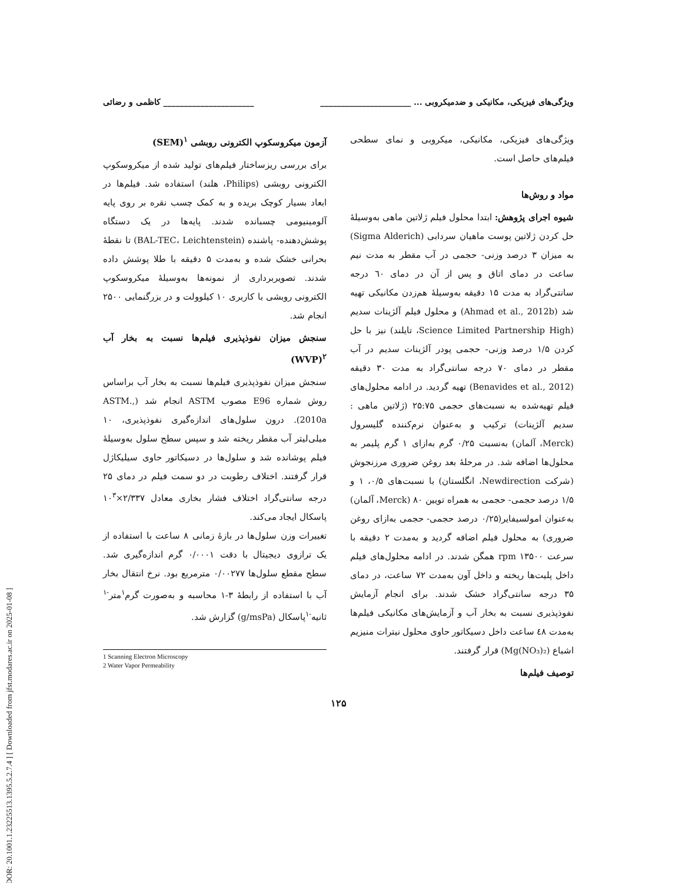[ DOR: 20.1001.1.23225513.1395.5.2.7.4 ] [ Downloaded from jfst.modares.ac.ir on 2025-01-08 ]
ویژگی‌های فیزیکی، مکانیکی و ضدمیکروبی ... ______________________ ______________________ کاظمی و رضائی
ویژگی‌های فیزیکی، مکانیکی، میکروبی و نمای سطحی فیلم‌های حاصل است.
مواد و روش‌ها
شیوه اجرای پژوهش: ابتدا محلول فیلم ژلاتین ماهی به‌وسیلهٔ حل کردن ژلاتین پوست ماهیان سردابی (Sigma Alderich) به میزان ۳ درصد وزنی- حجمی در آب مقطر به مدت نیم ساعت در دمای اتاق و پس از آن در دمای ٦٠ درجه سانتی‌گراد به مدت ۱۵ دقیقه به‌وسیلهٔ هم‌زدن مکانیکی تهیه شد (Ahmad et al., 2012b) و محلول فیلم آلژینات سدیم (Science Limited Partnership High، تایلند) نیز با حل کردن ۱/۵ درصد وزنی- حجمی پودر آلژینات سدیم در آب مقطر در دمای ۷۰ درجه سانتی‌گراد به مدت ۳۰ دقیقه (Benavides et al., 2012) تهیه گردید. در ادامه محلول‌های فیلم تهیه‌شده به نسبت‌های حجمی ۲۵:۷۵ (ژلاتین ماهی : سدیم آلژینات) ترکیب و به‌عنوان نرم‌کننده گلیسرول (Merck، آلمان) به‌نسبت ۰/۲۵ گرم به‌ازای ۱ گرم پلیمر به محلول‌ها اضافه شد. در مرحلهٔ بعد روغن ضروری مرزنجوش (شرکت Newdirection، انگلستان) با نسبت‌های ۰/۵، ۱ و ۱/۵ درصد حجمی- حجمی به همراه تویین ۸۰ (Merck، آلمان) به‌عنوان امولسیفایر(۰/۲۵ درصد حجمی- حجمی به‌ازای روغن ضروری) به محلول فیلم اضافه گردید و به‌مدت ۲ دقیقه با سرعت ۱۳۵۰۰ rpm همگن شدند. در ادامه محلول‌های فیلم داخل پلیت‌ها ریخته و داخل آون به‌مدت ۷۲ ساعت، در دمای ۳۵ درجه سانتی‌گراد خشک شدند. برای انجام آزمایش نفوذپذیری نسبت به بخار آب و آزمایش‌های مکانیکی فیلم‌ها به‌مدت ٤٨ ساعت داخل دسیکاتور حاوی محلول نیترات منیزیم اشباع (Mg(NO₃)₂) قرار گرفتند.
توصیف فیلم‌ها
آزمون میکروسکوپ الکترونی روبشی <sup>۱</sup>(SEM)
برای بررسی ریزساختار فیلم‌های تولید شده از میکروسکوپ الکترونی روبشی (Philips، هلند) استفاده شد. فیلم‌ها در ابعاد بسیار کوچک بریده و به کمک چسب نقره بر روی پایه آلومینیومی چسبانده شدند. پایه‌ها در یک دستگاه پوشش‌دهنده- پاشنده (BAL-TEC، Leichtenstein) تا نقطهٔ بحرانی خشک شده و به‌مدت ۵ دقیقه با طلا پوشش داده شدند. تصویربرداری از نمونه‌ها به‌وسیلهٔ میکروسکوپ الکترونی روبشی با کاربری ۱۰ کیلوولت و در بزرگنمایی ۲۵۰۰ انجام شد.
سنجش میزان نفوذپذیری فیلم‌ها نسبت به بخار آب <sup>۲</sup>(WVP)
سنجش میزان نفوذپذیری فیلم‌ها نسبت به بخار آب براساس روش شماره E96 مصوب ASTM انجام شد (ASTM., 2010a). درون سلول‌های اندازه‌گیری نفوذپذیری، ۱۰ میلی‌لیتر آب مقطر ریخته شد و سپس سطح سلول به‌وسیلهٔ فیلم پوشانده شد و سلول‌ها در دسیکاتور حاوی سیلیکاژل قرار گرفتند. اختلاف رطوبت در دو سمت فیلم در دمای ۲۵ درجه سانتی‌گراد اختلاف فشار بخاری معادل ۲/۳۳۷×۱۰<sup>۳</sup> پاسکال ایجاد می‌کند.
تغییرات وزن سلول‌ها در بازهٔ زمانی ۸ ساعت با استفاده از یک ترازوی دیجیتال با دقت ۰/۰۰۰۱ گرم اندازه‌گیری شد. سطح مقطع سلول‌ها ۰/۰۰۲۷۷ مترمربع بود. نرخ انتقال بخار آب با استفاده از رابطهٔ ۳-۱ محاسبه و به‌صورت گرم<sup>۱</sup>متر<sup>-۱</sup> ثانیه<sup>-۱</sup>پاسکال (g/msPa) گزارش شد.
1 Scanning Electron Microscopy
2 Water Vapor Permeability
۱۲۵